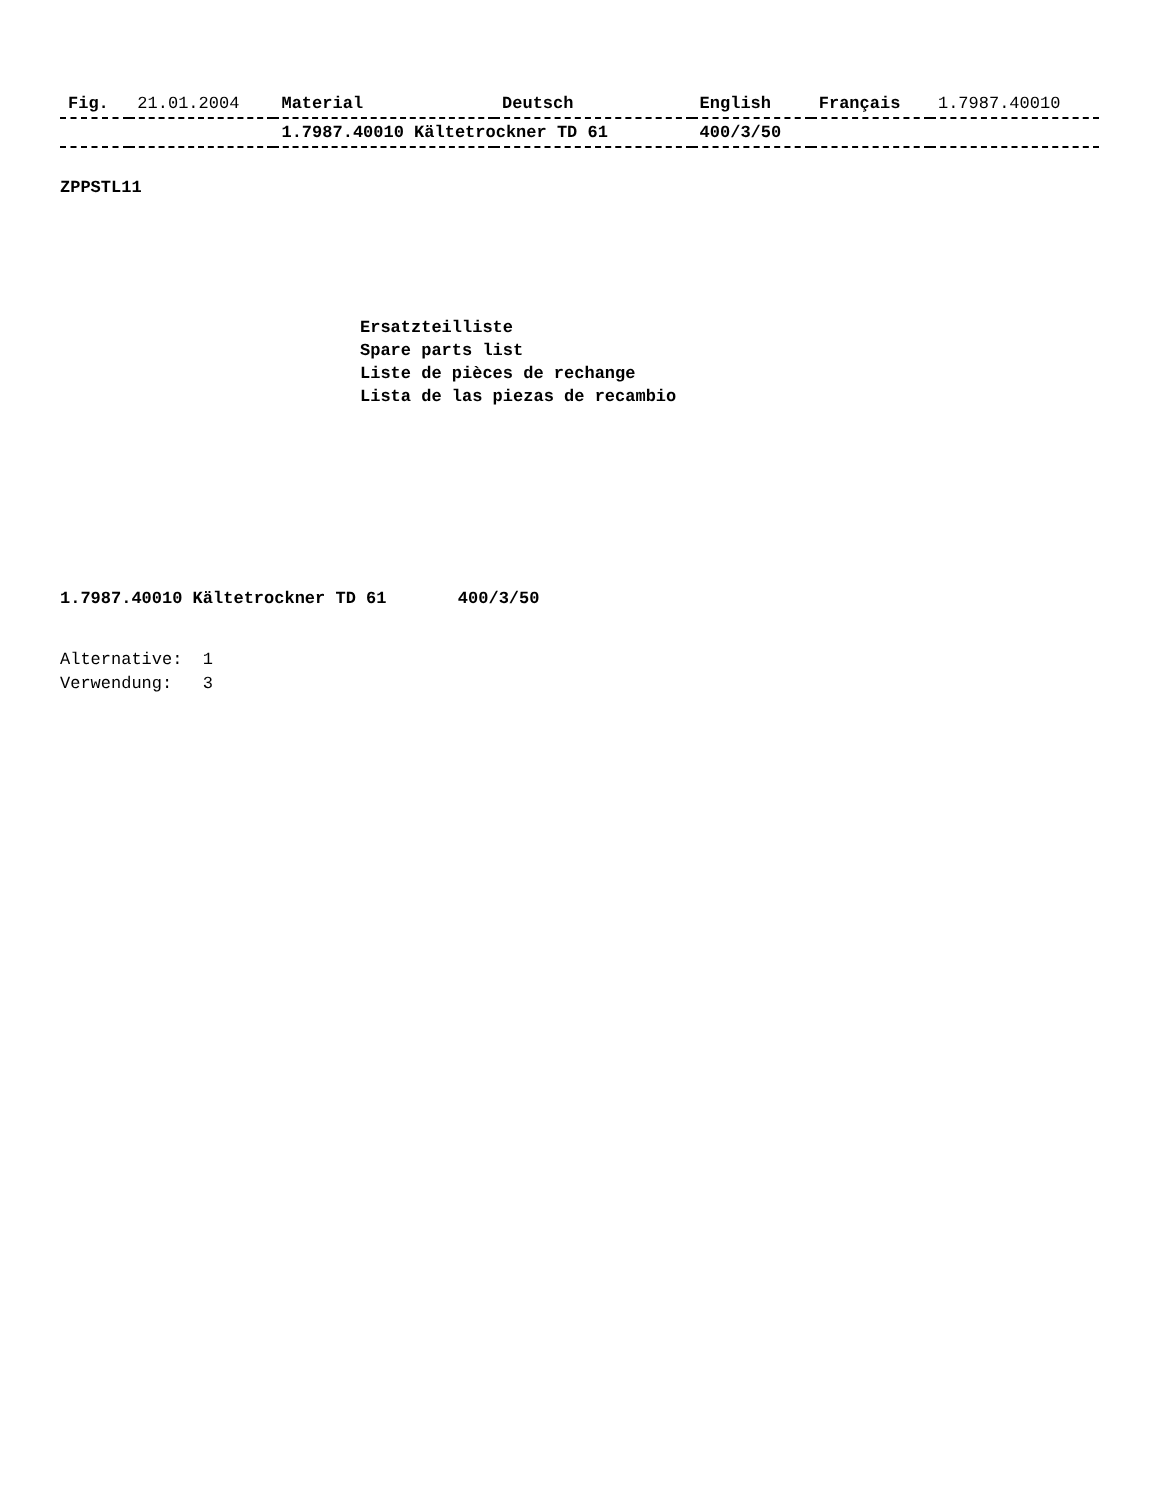| Fig. | 21.01.2004 | Material | Deutsch | English | Français | 1.7987.40010 |
| | | 1.7987.40010 Kältetrockner TD 61 | | 400/3/50 | | |
ZPPSTL11
Ersatzteilliste
Spare parts list
Liste de pièces de rechange
Lista de las piezas de recambio
1.7987.40010 Kältetrockner TD 61 400/3/50
Alternative: 1 Verwendung: 3